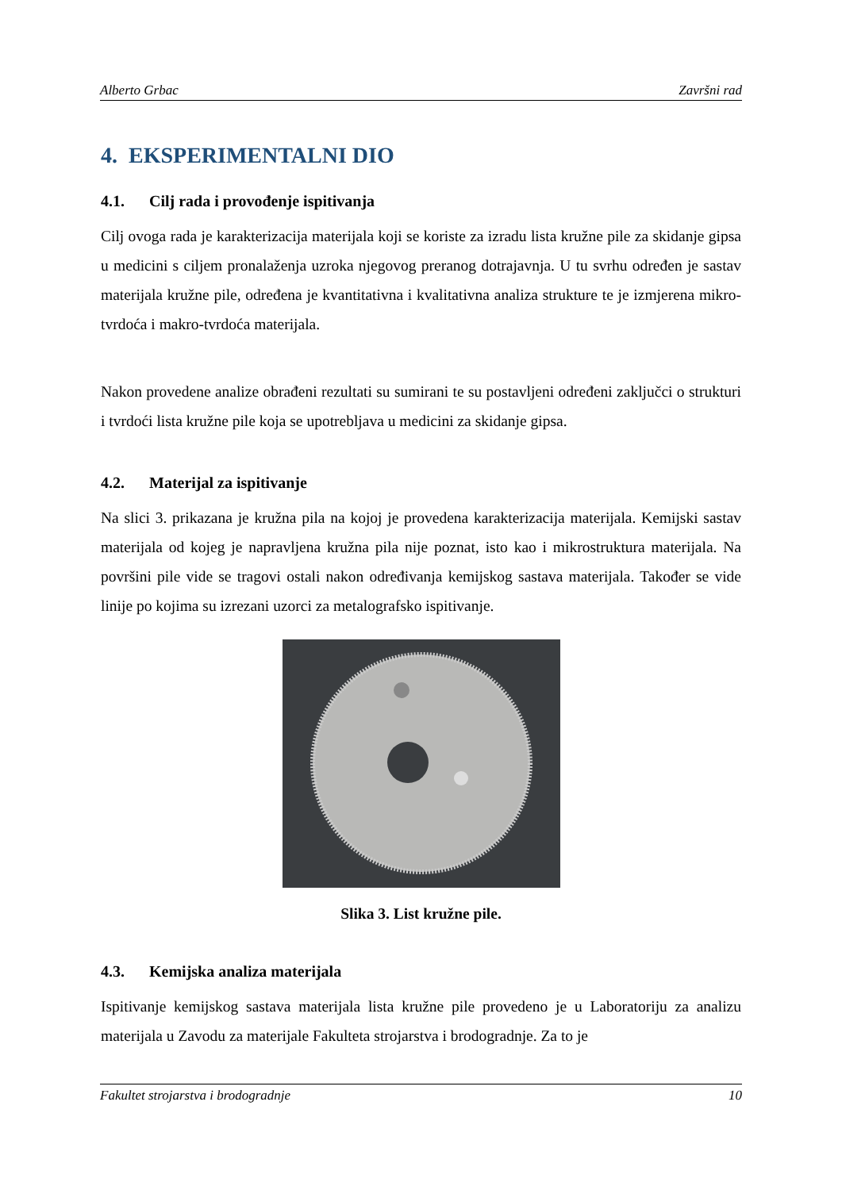Alberto Grbac Završni rad
4. EKSPERIMENTALNI DIO
4.1. Cilj rada i provođenje ispitivanja
Cilj ovoga rada je karakterizacija materijala koji se koriste za izradu lista kružne pile za skidanje gipsa u medicini s ciljem pronalaženja uzroka njegovog preranog dotrajavnja. U tu svrhu određen je sastav materijala kružne pile, određena je kvantitativna i kvalitativna analiza strukture te je izmjerena mikro-tvrdoća i makro-tvrdoća materijala.
Nakon provedene analize obrađeni rezultati su sumirani te su postavljeni određeni zaključci o strukturi i tvrdoći lista kružne pile koja se upotrebljava u medicini za skidanje gipsa.
4.2. Materijal za ispitivanje
Na slici 3. prikazana je kružna pila na kojoj je provedena karakterizacija materijala. Kemijski sastav materijala od kojeg je napravljena kružna pila nije poznat, isto kao i mikrostruktura materijala. Na površini pile vide se tragovi ostali nakon određivanja kemijskog sastava materijala. Također se vide linije po kojima su izrezani uzorci za metalografsko ispitivanje.
Slika 3. List kružne pile.
4.3. Kemijska analiza materijala
Ispitivanje kemijskog sastava materijala lista kružne pile provedeno je u Laboratoriju za analizu materijala u Zavodu za materijale Fakulteta strojarstva i brodogradnje. Za to je
Fakultet strojarstva i brodogradnje 10